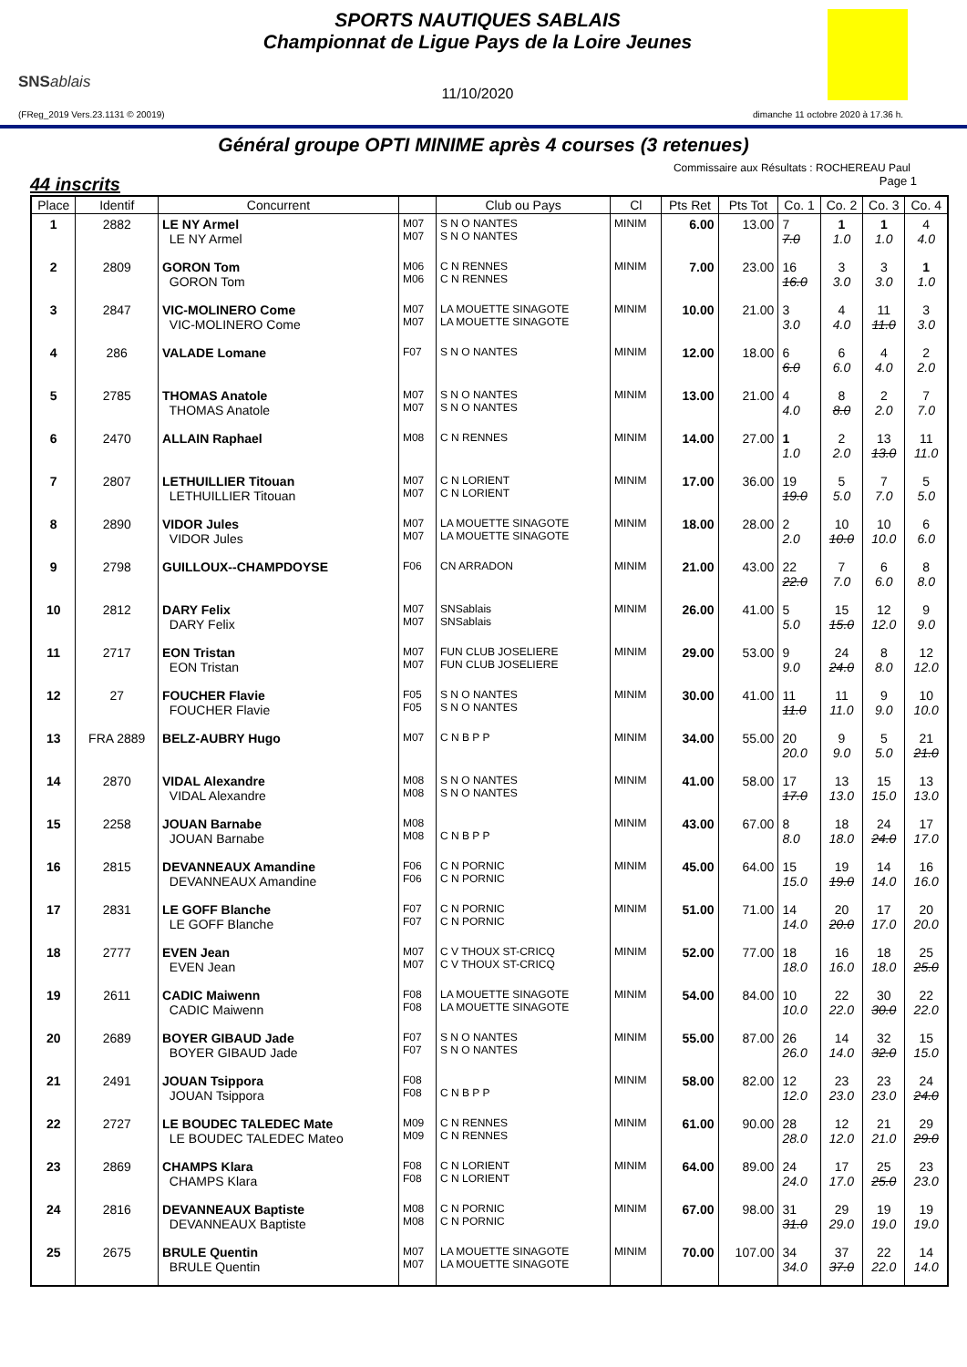SNS ablais
SPORTS NAUTIQUES SABLAIS
Championnat de Ligue Pays de la Loire Jeunes
11/10/2020
(FReg_2019 Vers.23.1131 © 20019) dimanche 11 octobre 2020 à 17.36 h.
Général groupe OPTI MINIME après 4 courses (3 retenues)
Commissaire aux Résultats : ROCHEREAU Paul
44 inscrits Page 1
| Place | Identif | Concurrent | | Club ou Pays | Cl | Pts Ret | Pts Tot | Co. 1 | Co. 2 | Co. 3 | Co. 4 |
| --- | --- | --- | --- | --- | --- | --- | --- | --- | --- | --- | --- |
| 1 | 2882 | LE NY Armel LE NY Armel | M07 M07 | S N O NANTES S N O NANTES | MINIM | 6.00 | 13.00 | 7 7.0 | 1 1.0 | 1 1.0 | 4 4.0 |
| 2 | 2809 | GORON Tom GORON Tom | M06 M06 | C N RENNES C N RENNES | MINIM | 7.00 | 23.00 | 16 16.0 | 3 3.0 | 3 3.0 | 1 1.0 |
| 3 | 2847 | VIC-MOLINERO Come VIC-MOLINERO Come | M07 M07 | LA MOUETTE SINAGOTE LA MOUETTE SINAGOTE | MINIM | 10.00 | 21.00 | 3 3.0 | 4 4.0 | 11 11.0 | 3 3.0 |
| 4 | 286 | VALADE Lomane | F07 | S N O NANTES | MINIM | 12.00 | 18.00 | 6 6.0 | 6 6.0 | 4 4.0 | 2 2.0 |
| 5 | 2785 | THOMAS Anatole THOMAS Anatole | M07 M07 | S N O NANTES S N O NANTES | MINIM | 13.00 | 21.00 | 4 4.0 | 8 8.0 | 2 2.0 | 7 7.0 |
| 6 | 2470 | ALLAIN Raphael | M08 | C N RENNES | MINIM | 14.00 | 27.00 | 1 1.0 | 2 2.0 | 13 13.0 | 11 11.0 |
| 7 | 2807 | LETHUILLIER Titouan LETHUILLIER Titouan | M07 M07 | C N LORIENT C N LORIENT | MINIM | 17.00 | 36.00 | 19 19.0 | 5 5.0 | 7 7.0 | 5 5.0 |
| 8 | 2890 | VIDOR Jules VIDOR Jules | M07 M07 | LA MOUETTE SINAGOTE LA MOUETTE SINAGOTE | MINIM | 18.00 | 28.00 | 2 2.0 | 10 10.0 | 10 10.0 | 6 6.0 |
| 9 | 2798 | GUILLOUX--CHAMPDOYSE | F06 | CN ARRADON | MINIM | 21.00 | 43.00 | 22 22.0 | 7 7.0 | 6 6.0 | 8 8.0 |
| 10 | 2812 | DARY Felix DARY Felix | M07 M07 | SNSablais SNSablais | MINIM | 26.00 | 41.00 | 5 5.0 | 15 15.0 | 12 12.0 | 9 9.0 |
| 11 | 2717 | EON Tristan EON Tristan | M07 M07 | FUN CLUB JOSELIERE FUN CLUB JOSELIERE | MINIM | 29.00 | 53.00 | 9 9.0 | 24 24.0 | 8 8.0 | 12 12.0 |
| 12 | 27 | FOUCHER Flavie FOUCHER Flavie | F05 F05 | S N O NANTES S N O NANTES | MINIM | 30.00 | 41.00 | 11 11.0 | 11 11.0 | 9 9.0 | 10 10.0 |
| 13 | FRA 2889 | BELZ-AUBRY Hugo | M07 | C N B P P | MINIM | 34.00 | 55.00 | 20 20.0 | 9 9.0 | 5 5.0 | 21 21.0 |
| 14 | 2870 | VIDAL Alexandre VIDAL Alexandre | M08 M08 | S N O NANTES S N O NANTES | MINIM | 41.00 | 58.00 | 17 17.0 | 13 13.0 | 15 15.0 | 13 13.0 |
| 15 | 2258 | JOUAN Barnabe JOUAN Barnabe | M08 M08 | C N B P P | MINIM | 43.00 | 67.00 | 8 8.0 | 18 18.0 | 24 24.0 | 17 17.0 |
| 16 | 2815 | DEVANNEAUX Amandine DEVANNEAUX Amandine | F06 F06 | C N PORNIC C N PORNIC | MINIM | 45.00 | 64.00 | 15 15.0 | 19 19.0 | 14 14.0 | 16 16.0 |
| 17 | 2831 | LE GOFF Blanche LE GOFF Blanche | F07 F07 | C N PORNIC C N PORNIC | MINIM | 51.00 | 71.00 | 14 14.0 | 20 20.0 | 17 17.0 | 20 20.0 |
| 18 | 2777 | EVEN Jean EVEN Jean | M07 M07 | C V THOUX ST-CRICQ C V THOUX ST-CRICQ | MINIM | 52.00 | 77.00 | 18 18.0 | 16 16.0 | 18 18.0 | 25 25.0 |
| 19 | 2611 | CADIC Maiwenn CADIC Maiwenn | F08 F08 | LA MOUETTE SINAGOTE LA MOUETTE SINAGOTE | MINIM | 54.00 | 84.00 | 10 10.0 | 22 22.0 | 30 30.0 | 22 22.0 |
| 20 | 2689 | BOYER GIBAUD Jade BOYER GIBAUD Jade | F07 F07 | S N O NANTES S N O NANTES | MINIM | 55.00 | 87.00 | 26 26.0 | 14 14.0 | 32 32.0 | 15 15.0 |
| 21 | 2491 | JOUAN Tsippora JOUAN Tsippora | F08 F08 | C N B P P | MINIM | 58.00 | 82.00 | 12 12.0 | 23 23.0 | 23 23.0 | 24 24.0 |
| 22 | 2727 | LE BOUDEC TALEDEC Mate LE BOUDEC TALEDEC Mateo | M09 M09 | C N RENNES C N RENNES | MINIM | 61.00 | 90.00 | 28 28.0 | 12 12.0 | 21 21.0 | 29 29.0 |
| 23 | 2869 | CHAMPS Klara CHAMPS Klara | F08 F08 | C N LORIENT C N LORIENT | MINIM | 64.00 | 89.00 | 24 24.0 | 17 17.0 | 25 25.0 | 23 23.0 |
| 24 | 2816 | DEVANNEAUX Baptiste DEVANNEAUX Baptiste | M08 M08 | C N PORNIC C N PORNIC | MINIM | 67.00 | 98.00 | 31 31.0 | 29 29.0 | 19 19.0 | 19 19.0 |
| 25 | 2675 | BRULE Quentin BRULE Quentin | M07 M07 | LA MOUETTE SINAGOTE LA MOUETTE SINAGOTE | MINIM | 70.00 | 107.00 | 34 34.0 | 37 37.0 | 22 22.0 | 14 14.0 |